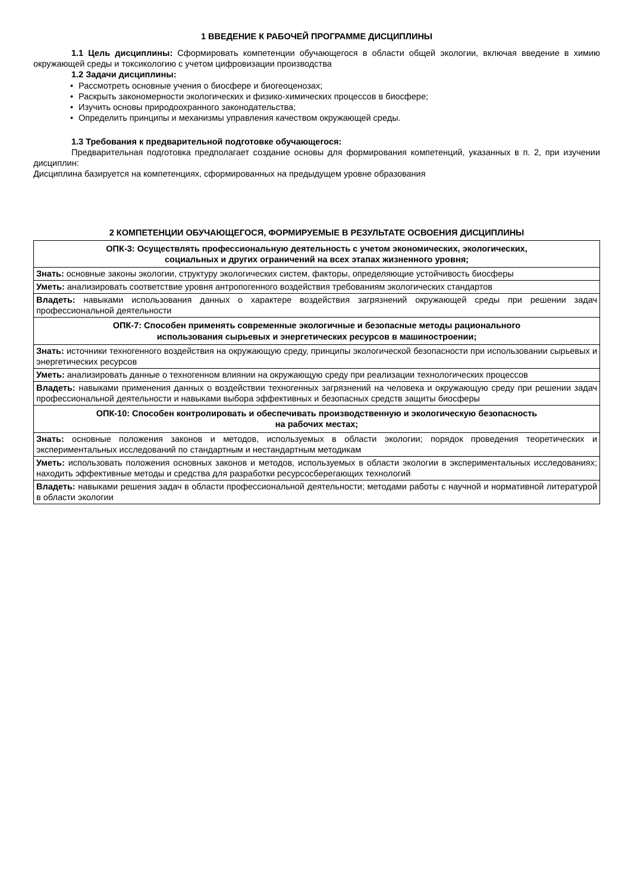1 ВВЕДЕНИЕ К РАБОЧЕЙ ПРОГРАММЕ ДИСЦИПЛИНЫ
1.1 Цель дисциплины: Сформировать компетенции обучающегося в области общей экологии, включая введение в химию окружающей среды и токсикологию с учетом цифровизации производства
1.2 Задачи дисциплины:
• Рассмотреть основные учения о биосфере и биогеоценозах;
• Раскрыть закономерности экологических и физико-химических процессов в биосфере;
• Изучить основы природоохранного законодательства;
• Определить принципы и механизмы управления качеством окружающей среды.
1.3 Требования к предварительной подготовке обучающегося:
Предварительная подготовка предполагает создание основы для формирования компетенций, указанных в п. 2, при изучении дисциплин:
Дисциплина базируется на компетенциях, сформированных на предыдущем уровне образования
2 КОМПЕТЕНЦИИ ОБУЧАЮЩЕГОСЯ, ФОРМИРУЕМЫЕ В РЕЗУЛЬТАТЕ ОСВОЕНИЯ ДИСЦИПЛИНЫ
| ОПК-3: Осуществлять профессиональную деятельность с учетом экономических, экологических, социальных и других ограничений на всех этапах жизненного уровня; |
| Знать: основные законы экологии, структуру экологических систем, факторы, определяющие устойчивость биосферы |
| Уметь: анализировать соответствие уровня антропогенного воздействия требованиям экологических стандартов |
| Владеть: навыками использования данных о характере воздействия загрязнений окружающей среды при решении задач профессиональной деятельности |
| ОПК-7: Способен применять современные экологичные и безопасные методы рационального использования сырьевых и энергетических ресурсов в машиностроении; |
| Знать: источники техногенного воздействия на окружающую среду, принципы экологической безопасности при использовании сырьевых и энергетических ресурсов |
| Уметь: анализировать данные о техногенном влиянии на окружающую среду при реализации технологических процессов |
| Владеть: навыками применения данных о воздействии техногенных загрязнений на человека и окружающую среду при решении задач профессиональной деятельности и навыками выбора эффективных и безопасных средств защиты биосферы |
| ОПК-10: Способен контролировать и обеспечивать производственную и экологическую безопасность на рабочих местах; |
| Знать: основные положения законов и методов, используемых в области экологии; порядок проведения теоретических и экспериментальных исследований по стандартным и нестандартным методикам |
| Уметь: использовать положения основных законов и методов, используемых в области экологии в экспериментальных исследованиях; находить эффективные методы и средства для разработки ресурсосберегающих технологий |
| Владеть: навыками решения задач в области профессиональной деятельности; методами работы с научной и нормативной литературой в области экологии |